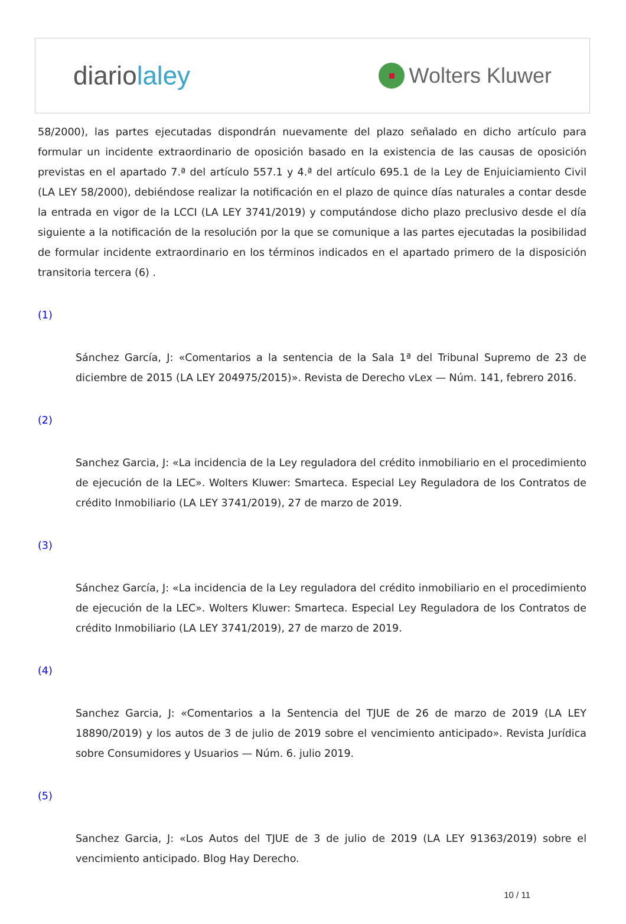diariolaley
Wolters Kluwer
58/2000), las partes ejecutadas dispondrán nuevamente del plazo señalado en dicho artículo para formular un incidente extraordinario de oposición basado en la existencia de las causas de oposición previstas en el apartado 7.ª del artículo 557.1 y 4.ª del artículo 695.1 de la Ley de Enjuiciamiento Civil (LA LEY 58/2000), debiéndose realizar la notificación en el plazo de quince días naturales a contar desde la entrada en vigor de la LCCI (LA LEY 3741/2019) y computándose dicho plazo preclusivo desde el día siguiente a la notificación de la resolución por la que se comunique a las partes ejecutadas la posibilidad de formular incidente extraordinario en los términos indicados en el apartado primero de la disposición transitoria tercera (6) .
(1)
Sánchez García, J: «Comentarios a la sentencia de la Sala 1ª del Tribunal Supremo de 23 de diciembre de 2015 (LA LEY 204975/2015)». Revista de Derecho vLex — Núm. 141, febrero 2016.
(2)
Sanchez Garcia, J: «La incidencia de la Ley reguladora del crédito inmobiliario en el procedimiento de ejecución de la LEC». Wolters Kluwer: Smarteca. Especial Ley Reguladora de los Contratos de crédito Inmobiliario (LA LEY 3741/2019), 27 de marzo de 2019.
(3)
Sánchez García, J: «La incidencia de la Ley reguladora del crédito inmobiliario en el procedimiento de ejecución de la LEC». Wolters Kluwer: Smarteca. Especial Ley Reguladora de los Contratos de crédito Inmobiliario (LA LEY 3741/2019), 27 de marzo de 2019.
(4)
Sanchez Garcia, J: «Comentarios a la Sentencia del TJUE de 26 de marzo de 2019 (LA LEY 18890/2019) y los autos de 3 de julio de 2019 sobre el vencimiento anticipado». Revista Jurídica sobre Consumidores y Usuarios — Núm. 6. julio 2019.
(5)
Sanchez Garcia, J: «Los Autos del TJUE de 3 de julio de 2019 (LA LEY 91363/2019) sobre el vencimiento anticipado. Blog Hay Derecho.
10 / 11